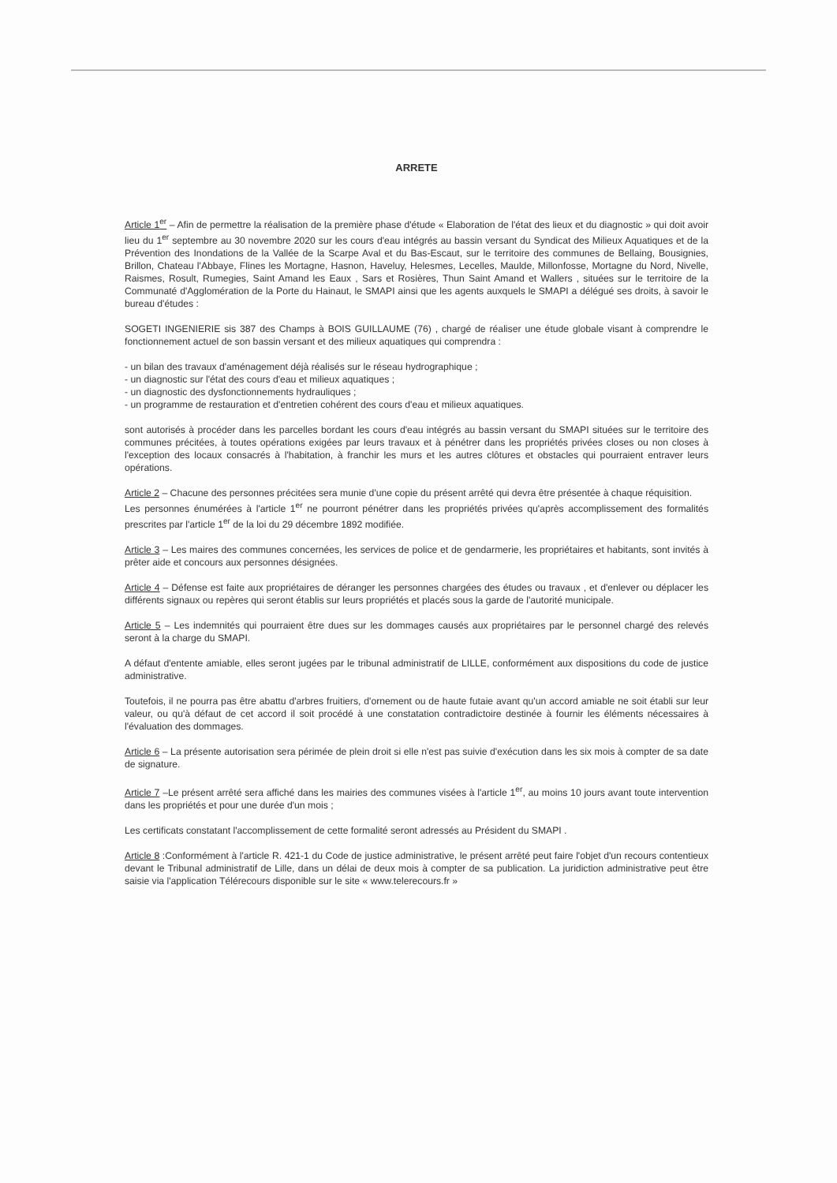ARRETE
Article 1<sup>er</sup> – Afin de permettre la réalisation de la première phase d'étude « Elaboration de l'état des lieux et du diagnostic » qui doit avoir lieu du 1<sup>er</sup> septembre au 30 novembre 2020 sur les cours d'eau intégrés au bassin versant du Syndicat des Milieux Aquatiques et de la Prévention des Inondations de la Vallée de la Scarpe Aval et du Bas-Escaut, sur le territoire des communes de Bellaing, Bousignies, Brillon, Chateau l'Abbaye, Flines les Mortagne, Hasnon, Haveluy, Helesmes, Lecelles, Maulde, Millonfosse, Mortagne du Nord, Nivelle, Raismes, Rosult, Rumegies, Saint Amand les Eaux , Sars et Rosières, Thun Saint Amand et Wallers , situées sur le territoire de la Communaté d'Agglomération de la Porte du Hainaut, le SMAPI ainsi que les agents auxquels le SMAPI a délégué ses droits, à savoir le bureau d'études :
SOGETI INGENIERIE sis 387 des Champs à BOIS GUILLAUME (76) , chargé de réaliser une étude globale visant à comprendre le fonctionnement actuel de son bassin versant et des milieux aquatiques qui comprendra :
- un bilan des travaux d'aménagement déjà réalisés sur le réseau hydrographique ;
- un diagnostic sur l'état des cours d'eau et milieux aquatiques ;
- un diagnostic des dysfonctionnements hydrauliques ;
- un programme de restauration et d'entretien cohérent des cours d'eau et milieux aquatiques.
sont autorisés à procéder dans les parcelles bordant les cours d'eau intégrés au bassin versant du SMAPI situées sur le territoire des communes précitées, à toutes opérations exigées par leurs travaux et à pénétrer dans les propriétés privées closes ou non closes à l'exception des locaux consacrés à l'habitation, à franchir les murs et les autres clôtures et obstacles qui pourraient entraver leurs opérations.
Article 2 – Chacune des personnes précitées sera munie d'une copie du présent arrêté qui devra être présentée à chaque réquisition.
Les personnes énumérées à l'article 1<sup>er</sup> ne pourront pénétrer dans les propriétés privées qu'après accomplissement des formalités prescrites par l'article 1<sup>er</sup> de la loi du 29 décembre 1892 modifiée.
Article 3 – Les maires des communes concernées, les services de police et de gendarmerie, les propriétaires et habitants, sont invités à prêter aide et concours aux personnes désignées.
Article 4 – Défense est faite aux propriétaires de déranger les personnes chargées des études ou travaux , et d'enlever ou déplacer les différents signaux ou repères qui seront établis sur leurs propriétés et placés sous la garde de l'autorité municipale.
Article 5 – Les indemnités qui pourraient être dues sur les dommages causés aux propriétaires par le personnel chargé des relevés seront à la charge du SMAPI.
A défaut d'entente amiable, elles seront jugées par le tribunal administratif de LILLE, conformément aux dispositions du code de justice administrative.
Toutefois, il ne pourra pas être abattu d'arbres fruitiers, d'ornement ou de haute futaie avant qu'un accord amiable ne soit établi sur leur valeur, ou qu'à défaut de cet accord il soit procédé à une constatation contradictoire destinée à fournir les éléments nécessaires à l'évaluation des dommages.
Article 6 – La présente autorisation sera périmée de plein droit si elle n'est pas suivie d'exécution dans les six mois à compter de sa date de signature.
Article 7 –Le présent arrêté sera affiché dans les mairies des communes visées à l'article 1<sup>er</sup>, au moins 10 jours avant toute intervention dans les propriétés et pour une durée d'un mois ;
Les certificats constatant l'accomplissement de cette formalité seront adressés au Président du SMAPI .
Article 8 :Conformément à l'article R. 421-1 du Code de justice administrative, le présent arrêté peut faire l'objet d'un recours contentieux devant le Tribunal administratif de Lille, dans un délai de deux mois à compter de sa publication. La juridiction administrative peut être saisie via l'application Télérecours disponible sur le site « www.telerecours.fr »